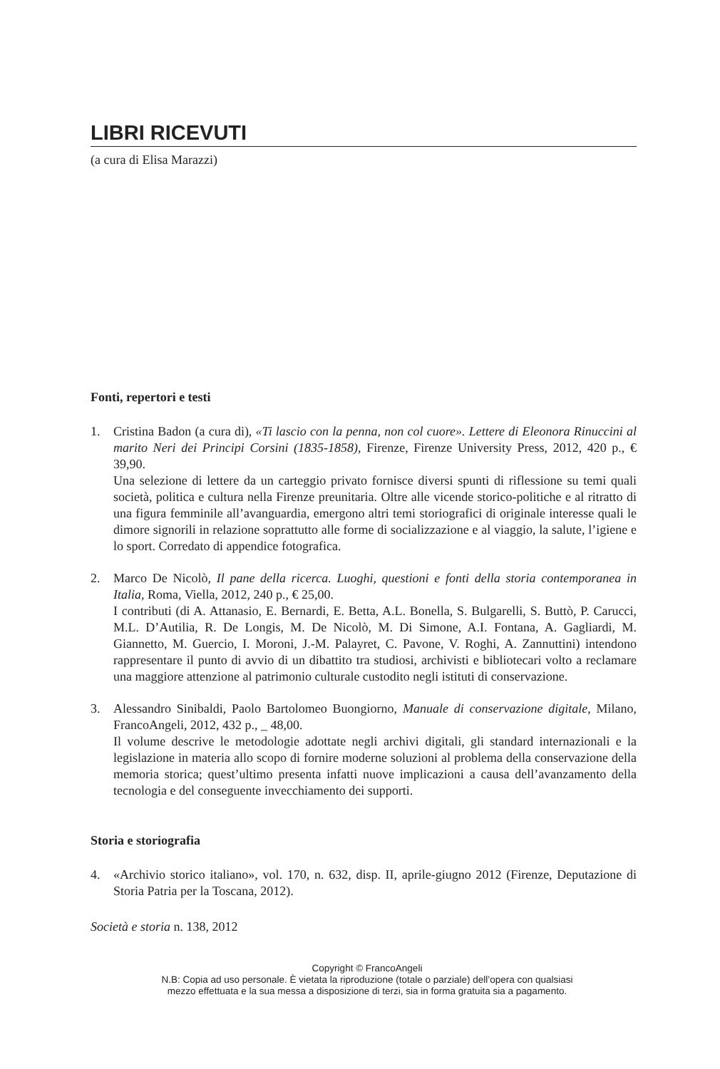LIBRI RICEVUTI
(a cura di Elisa Marazzi)
Fonti, repertori e testi
1. Cristina Badon (a cura di), «Ti lascio con la penna, non col cuore». Lettere di Eleonora Rinuccini al marito Neri dei Principi Corsini (1835-1858), Firenze, Firenze University Press, 2012, 420 p., € 39,90.
Una selezione di lettere da un carteggio privato fornisce diversi spunti di riflessione su temi quali società, politica e cultura nella Firenze preunitaria. Oltre alle vicende storico-politiche e al ritratto di una figura femminile all’avanguardia, emergono altri temi storiografici di originale interesse quali le dimore signorili in relazione soprattutto alle forme di socializzazione e al viaggio, la salute, l’igiene e lo sport. Corredato di appendice fotografica.
2. Marco De Nicolò, Il pane della ricerca. Luoghi, questioni e fonti della storia contemporanea in Italia, Roma, Viella, 2012, 240 p., € 25,00.
I contributi (di A. Attanasio, E. Bernardi, E. Betta, A.L. Bonella, S. Bulgarelli, S. Buttò, P. Carucci, M.L. D’Autilia, R. De Longis, M. De Nicolò, M. Di Simone, A.I. Fontana, A. Gagliardi, M. Giannetto, M. Guercio, I. Moroni, J.-M. Palayret, C. Pavone, V. Roghi, A. Zannuttini) intendono rappresentare il punto di avvio di un dibattito tra studiosi, archivisti e bibliotecari volto a reclamare una maggiore attenzione al patrimonio culturale custodito negli istituti di conservazione.
3. Alessandro Sinibaldi, Paolo Bartolomeo Buongiorno, Manuale di conservazione digitale, Milano, FrancoAngeli, 2012, 432 p., _ 48,00.
Il volume descrive le metodologie adottate negli archivi digitali, gli standard internazionali e la legislazione in materia allo scopo di fornire moderne soluzioni al problema della conservazione della memoria storica; quest’ultimo presenta infatti nuove implicazioni a causa dell’avanzamento della tecnologia e del conseguente invecchiamento dei supporti.
Storia e storiografia
4. «Archivio storico italiano», vol. 170, n. 632, disp. II, aprile-giugno 2012 (Firenze, Deputazione di Storia Patria per la Toscana, 2012).
Società e storia n. 138, 2012
Copyright © FrancoAngeli
N.B: Copia ad uso personale. È vietata la riproduzione (totale o parziale) dell’opera con qualsiasi
mezzo effettuata e la sua messa a disposizione di terzi, sia in forma gratuita sia a pagamento.